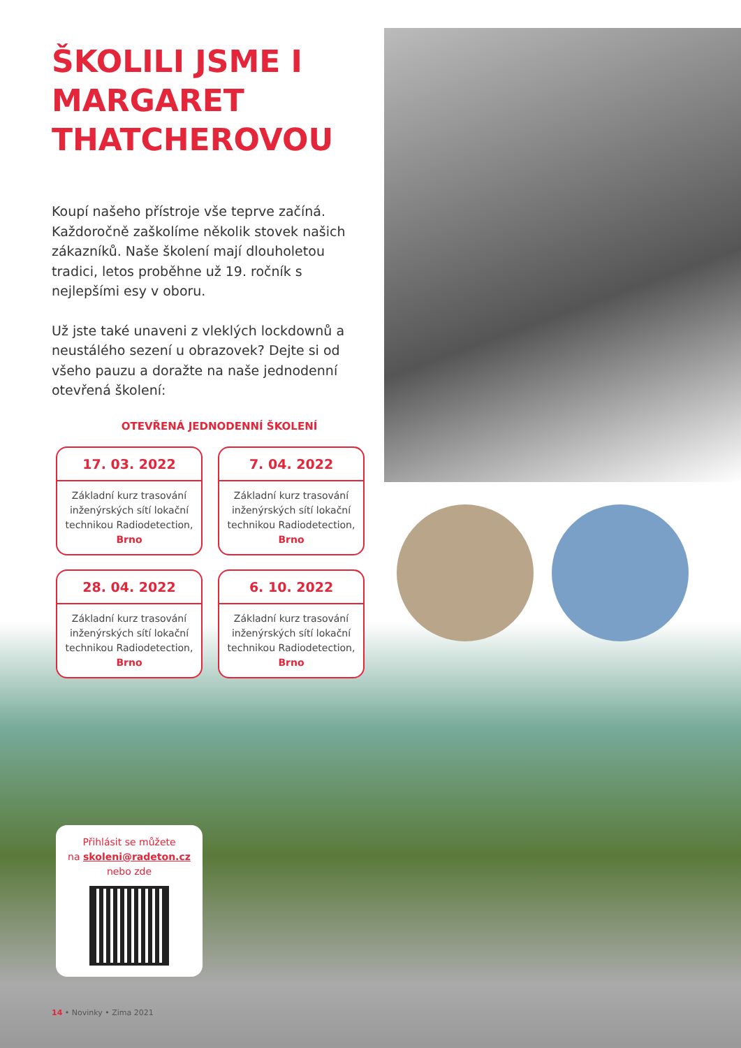ŠKOLILI JSME I MARGARET THATCHEROVOU
Koupí našeho přístroje vše teprve začíná. Každoročně zaškolíme několik stovek našich zákazníků. Naše školení mají dlouholetou tradici, letos proběhne už 19. ročník s nejlepšími esy v oboru.
Už jste také unaveni z vleklých lockdownů a neustálého sezení u obrazovek? Dejte si od všeho pauzu a doražte na naše jednodenní otevřená školení:
OTEVŘENÁ JEDNODENNÍ ŠKOLENÍ
17. 03. 2022
Základní kurz trasování inženýrských sítí lokační technikou Radiodetection, Brno
7. 04. 2022
Základní kurz trasování inženýrských sítí lokační technikou Radiodetection, Brno
28. 04. 2022
Základní kurz trasování inženýrských sítí lokační technikou Radiodetection, Brno
6. 10. 2022
Základní kurz trasování inženýrských sítí lokační technikou Radiodetection, Brno
Přihlásit se můžete
na skoleni@radeton.cz
nebo zde
14 • Novinky • Zima 2021